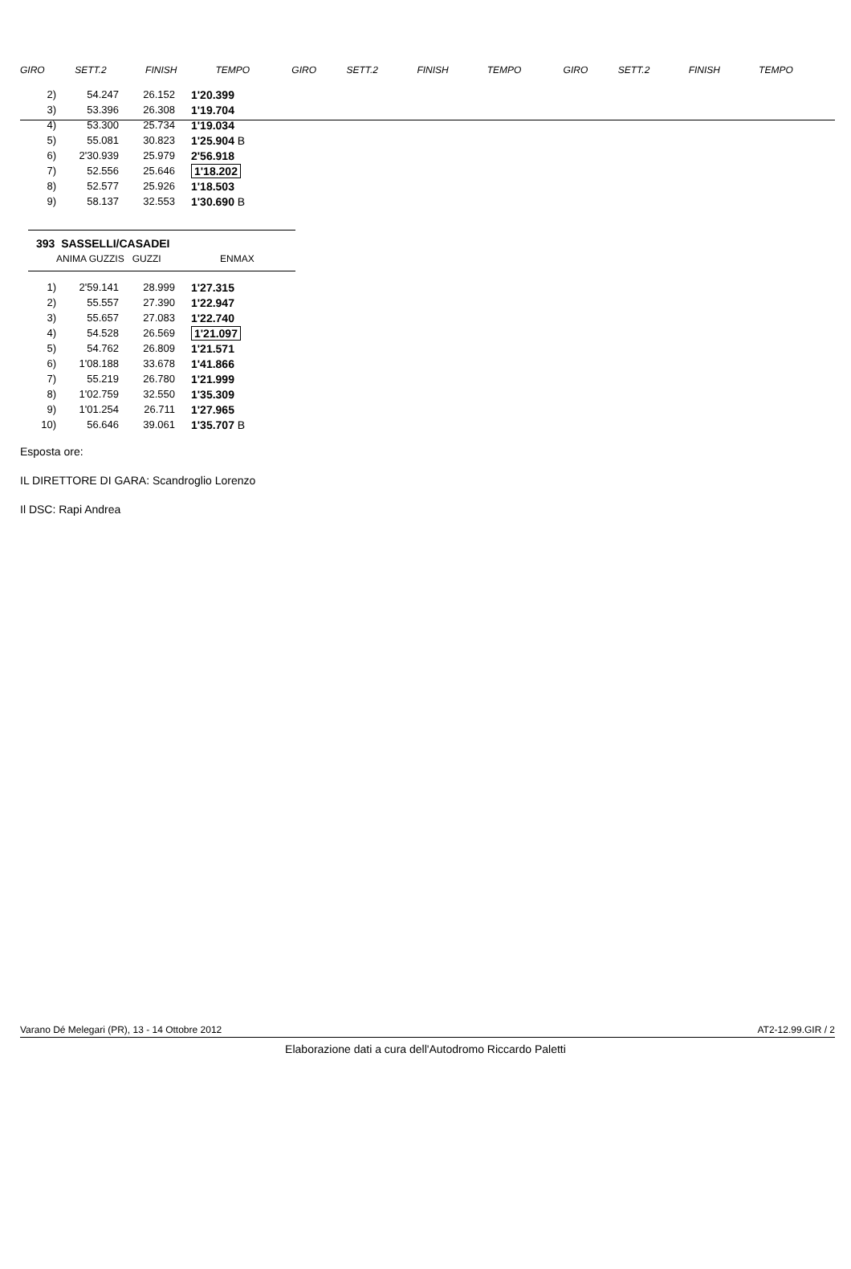| GIRO | SETT.2 | FINISH | TEMPO | GIRO | SETT.2 | FINISH | TEMPO | GIRO | SETT.2 | FINISH | TEMPO |
| 2) | 54.247 | 26.152 | 1'20.399 | |
| 3) | 53.396 | 26.308 | 1'19.704 | |
| 4) | 53.300 | 25.734 | 1'19.034 | |
| 5) | 55.081 | 30.823 | 1'25.904 B | |
| 6) | 2'30.939 | 25.979 | 2'56.918 | |
| 7) | 52.556 | 25.646 | 1'18.202 | |
| 8) | 52.577 | 25.926 | 1'18.503 | |
| 9) | 58.137 | 32.553 | 1'30.690 B | |
393 SASSELLI/CASADEI
ANIMA GUZZIS GUZZI ENMAX
| 1) | 2'59.141 | 28.999 | 1'27.315 |
| 2) | 55.557 | 27.390 | 1'22.947 |
| 3) | 55.657 | 27.083 | 1'22.740 |
| 4) | 54.528 | 26.569 | 1'21.097 |
| 5) | 54.762 | 26.809 | 1'21.571 |
| 6) | 1'08.188 | 33.678 | 1'41.866 |
| 7) | 55.219 | 26.780 | 1'21.999 |
| 8) | 1'02.759 | 32.550 | 1'35.309 |
| 9) | 1'01.254 | 26.711 | 1'27.965 |
| 10) | 56.646 | 39.061 | 1'35.707 B |
Esposta ore:
IL DIRETTORE DI GARA: Scandroglio Lorenzo
Il DSC: Rapi Andrea
Varano Dé Melegari (PR), 13 - 14 Ottobre 2012 AT2-12.99.GIR / 2
Elaborazione dati a cura dell'Autodromo Riccardo Paletti